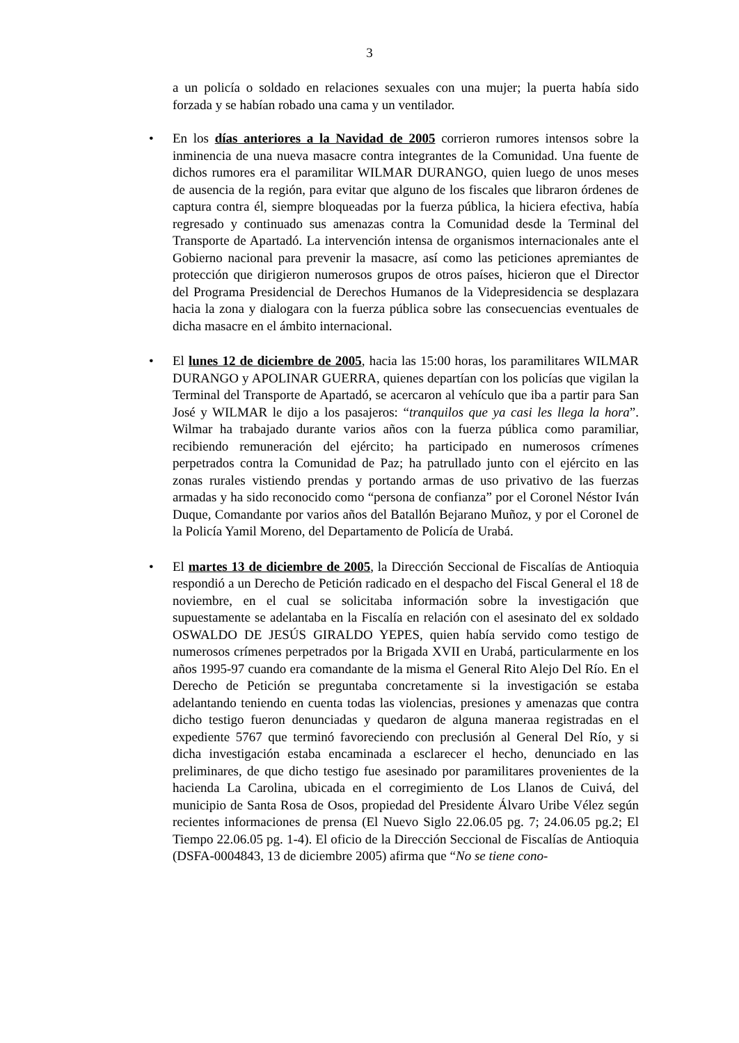3
a un policía o soldado en relaciones sexuales con una mujer; la puerta había sido forzada y se habían robado una cama y un ventilador.
• En los días anteriores a la Navidad de 2005 corrieron rumores intensos sobre la inminencia de una nueva masacre contra integrantes de la Comunidad. Una fuente de dichos rumores era el paramilitar WILMAR DURANGO, quien luego de unos meses de ausencia de la región, para evitar que alguno de los fiscales que libraron órdenes de captura contra él, siempre bloqueadas por la fuerza pública, la hiciera efectiva, había regresado y continuado sus amenazas contra la Comunidad desde la Terminal del Transporte de Apartadó. La intervención intensa de organismos internacionales ante el Gobierno nacional para prevenir la masacre, así como las peticiones apremiantes de protección que dirigieron numerosos grupos de otros países, hicieron que el Director del Programa Presidencial de Derechos Humanos de la Videpresidencia se desplazara hacia la zona y dialogara con la fuerza pública sobre las consecuencias eventuales de dicha masacre en el ámbito internacional.
• El lunes 12 de diciembre de 2005, hacia las 15:00 horas, los paramilitares WILMAR DURANGO y APOLINAR GUERRA, quienes departían con los policías que vigilan la Terminal del Transporte de Apartadó, se acercaron al vehículo que iba a partir para San José y WILMAR le dijo a los pasajeros: “tranquilos que ya casi les llega la hora”. Wilmar ha trabajado durante varios años con la fuerza pública como paramiliar, recibiendo remuneración del ejército; ha participado en numerosos crímenes perpetrados contra la Comunidad de Paz; ha patrullado junto con el ejército en las zonas rurales vistiendo prendas y portando armas de uso privativo de las fuerzas armadas y ha sido reconocido como “persona de confianza” por el Coronel Néstor Iván Duque, Comandante por varios años del Batallón Bejarano Muñoz, y por el Coronel de la Policía Yamil Moreno, del Departamento de Policía de Urabá.
• El martes 13 de diciembre de 2005, la Dirección Seccional de Fiscalías de Antioquia respondió a un Derecho de Petición radicado en el despacho del Fiscal General el 18 de noviembre, en el cual se solicitaba información sobre la investigación que supuestamente se adelantaba en la Fiscalía en relación con el asesinato del ex soldado OSWALDO DE JESÚS GIRALDO YEPES, quien había servido como testigo de numerosos crímenes perpetrados por la Brigada XVII en Urabá, particularmente en los años 1995-97 cuando era comandante de la misma el General Rito Alejo Del Río. En el Derecho de Petición se preguntaba concretamente si la investigación se estaba adelantando teniendo en cuenta todas las violencias, presiones y amenazas que contra dicho testigo fueron denunciadas y quedaron de alguna maneraa registradas en el expediente 5767 que terminó favoreciendo con preclusión al General Del Río, y si dicha investigación estaba encaminada a esclarecer el hecho, denunciado en las preliminares, de que dicho testigo fue asesinado por paramilitares provenientes de la hacienda La Carolina, ubicada en el corregimiento de Los Llanos de Cuivá, del municipio de Santa Rosa de Osos, propiedad del Presidente Álvaro Uribe Vélez según recientes informaciones de prensa (El Nuevo Siglo 22.06.05 pg. 7; 24.06.05 pg.2; El Tiempo 22.06.05 pg. 1-4). El oficio de la Dirección Seccional de Fiscalías de Antioquia (DSFA-0004843, 13 de diciembre 2005) afirma que “No se tiene cono-